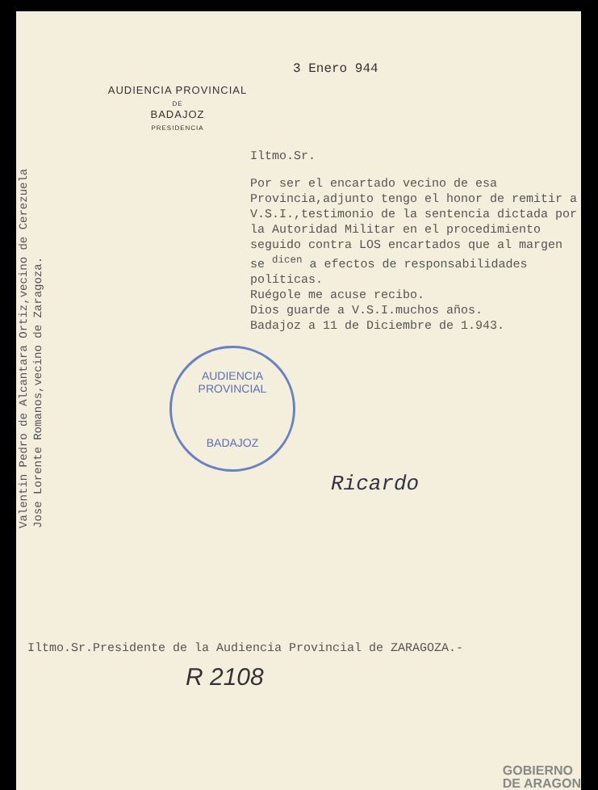3 Enero 944
Valentin Pedro de Alcantara Ortiz,vecino de Cerezuela
Jose Lorente Romanos,vecino de Zaragoza.
AUDIENCIA PROVINCIAL
DE
BADAJOZ
PRESIDENCIA
Iltmo.Sr.
Por ser el encartado vecino de esa Provincia,adjunto tengo el honor de remitir a V.S.I.,testimonio de la sentencia dictada por la Autoridad Militar en el procedimiento seguido contra LOS encartados que al margen se <sup>dicen</sup> a efectos de responsabilidades políticas.
Ruégole me acuse recibo.
Dios guarde a V.S.I.muchos años.
Badajoz a 11 de Diciembre de 1.943.
AUDIENCIA PROVINCIAL
BADAJOZ
Ricardo
Iltmo.Sr.Presidente de la Audiencia Provincial de ZARAGOZA.-
R 2108
GOBIERNO
DE ARAGON